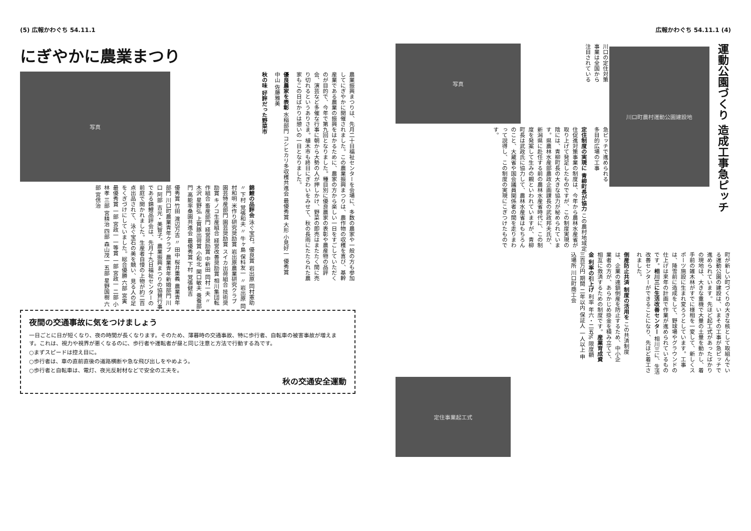(5) 広報かわぐち 54.11.1
にぎやかに農業まつり
農業振興まつりは、先月二十日福祉センターを会場に、多数の農家や一般の方も参加してにぎやかに開催されました。この農業振興まつりは、農作物の収穫を喜び、基幹産業である農業の振興をはかるために、農家の方から楽しい一日をすごしていただくのが目的で、今年で第九回となりました。種目別に優良農家の表彰や農産物の品評会、演芸など多催な行事に朝から大勢の人が押しかけ、野菜の即売はまたたく間に売り切れるというありさま。植木市も終日にぎわいをみせて、秋の長雨にたたられた農家もこの日ばかりは憩いの一日となりました。
優良農家を表彰 水稲部門 コシヒカリ多収穫共進会 最優秀賞 大形 小見好一 優秀賞 中山 佐藤雅美
秋の味 好評だった野菜市
写真
錦鯉の品評会 泳ぐ宝石。優良賞 岩出原 岡村憲助 〃 下村 覚張和夫 〃 牛ヶ島 保科友一 〃 岩出原 岡村和明 米作り研究奨励賞 岩出原農業研究クラブ 園芸特産部門 園芸奨励賞 スイカ出荷組合 技術奨励賞 キノコ生産組合 経営改善奨励賞 相川集団転作組合 畜産部門 経営奨励賞 中新田 岡村一夫 〃 木沢 星野弘 上質豚出荷賞 小和北 関口敏夫 養蚕部門 高能率桑園共進会 最優秀賞 下村 覚張健吉
優秀賞 竹田 渡辺万吉 〃 田中 桜井重義 農業青年部門 川口町農業青年クラブ 農業青年新婚部門 川口 阿部 吉光・美智子。農業振興まつりの協賛行事である錦鯉品評会は、先月十九日福祉センターの前庭で開かれました。生産者自慢の上物が約二百点出品されて、泳ぐ宝石の美を競い、見る人の足をくぎづけにしていました。総合優勝 六部 宮寅 最優秀賞 一部 宮政一 一等賞 一部 宮政一 二部 小林孝 三部 宮精治 四部 森山茂一 五部 星野国樹 六部 宮信治
夜間の交通事故に気をつけましょう
一日ごとに日が短くなり、夜の時間が長くなります。そのため、薄暮時の交通事故、特に歩行者、自転車の被害事故が増えます。これは、視力や視界が悪くなるのに、歩行者や運転者が昼と同じ注意と方法で行動する為です。
○まずスピードは控え目に。
○歩行者は、車の直前直後の道路横断や急な飛び出しをやめよう。
○歩行者と自転車は、電灯、夜光反射材などで安全の工夫を。
秋の交通安全運動
広報かわぐち 54.11.1 (4)
運動公園づくり 造成工事急ピッチ
川口町農村運動公園建設地
川口の定住対策事業は全国から注目されている
写真
急ピッチで進められる多目的広場の工事
定住制度の実現に 青柳町長が協力 この農村地域定住促進対策事業の制度は、今年から農林水産省が取り上げて発足したものですが、この制度実現の陰には、青柳町長の大きな協力が秘められています。県農林水産部農政企画課長の武政邦夫氏が、新潟県に赴任する前の農林水産省時代に、この制度を発案して生みの親といわれていますが、青柳町長は武政氏に協力して、農林水産省はもちろんのこと、大蔵省や国会議員関係者の間を走りまわって説得し、この制度の実現にこぎつけたものです。
町が新しい町づくりの大きな核として取組んでいる運動公園の建設は、いまその工事が急ピッチで進められています。先ほど起工式があったばかりの現地は、大きな重機で大量の土量を動かし、着手前の雑木林がすでに様相を一変して、新しくスポーツ施設に生まれ変ろうとしています。工事は、降雪前に造成をして、野球場やグラウンドの仕上げは来年の計画で作業が進められているものです。相川三に生活改善センター 相川三に、生活改善センターができることになり、先ほど着工されました。
倒産防止共済 制度の活用を この共済制度は、企業の連鎖倒産を防止するため、中小企業者の方が、あらかじめ掛金を積み立てて、相互に救済するための制度です。産業育成資金 利率の引上げ 利率 年六・二五% 限度額 三百万円 期間 二年以内 保証人 一人以上 申込場所 川口町商工会
定住事業起工式